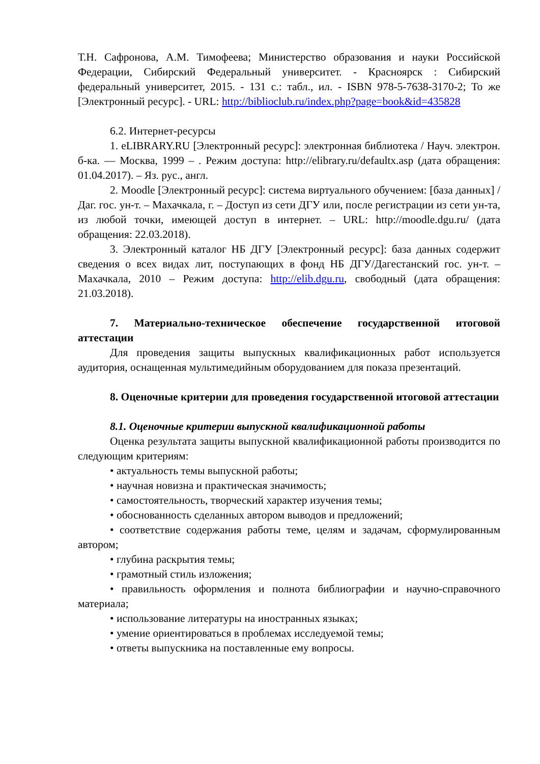Т.Н. Сафронова, А.М. Тимофеева; Министерство образования и науки Российской Федерации, Сибирский Федеральный университет. - Красноярск : Сибирский федеральный университет, 2015. - 131 с.: табл., ил. - ISBN 978-5-7638-3170-2; То же [Электронный ресурс]. - URL: http://biblioclub.ru/index.php?page=book&id=435828
6.2. Интернет-ресурсы
1. eLIBRARY.RU [Электронный ресурс]: электронная библиотека / Науч. электрон. б-ка. — Москва, 1999 – . Режим доступа: http://elibrary.ru/defaultx.asp (дата обращения: 01.04.2017). – Яз. рус., англ.
2. Moodle [Электронный ресурс]: система виртуального обучением: [база данных] / Даг. гос. ун-т. – Махачкала, г. – Доступ из сети ДГУ или, после регистрации из сети ун-та, из любой точки, имеющей доступ в интернет. – URL: http://moodle.dgu.ru/ (дата обращения: 22.03.2018).
3. Электронный каталог НБ ДГУ [Электронный ресурс]: база данных содержит сведения о всех видах лит, поступающих в фонд НБ ДГУ/Дагестанский гос. ун-т. – Махачкала, 2010 – Режим доступа: http://elib.dgu.ru, свободный (дата обращения: 21.03.2018).
7. Материально-техническое обеспечение государственной итоговой аттестации
Для проведения защиты выпускных квалификационных работ используется аудитория, оснащенная мультимедийным оборудованием для показа презентаций.
8. Оценочные критерии для проведения государственной итоговой аттестации
8.1. Оценочные критерии выпускной квалификационной работы
Оценка результата защиты выпускной квалификационной работы производится по следующим критериям:
• актуальность темы выпускной работы;
• научная новизна и практическая значимость;
• самостоятельность, творческий характер изучения темы;
• обоснованность сделанных автором выводов и предложений;
• соответствие содержания работы теме, целям и задачам, сформулированным автором;
• глубина раскрытия темы;
• грамотный стиль изложения;
• правильность оформления и полнота библиографии и научно-справочного материала;
• использование литературы на иностранных языках;
• умение ориентироваться в проблемах исследуемой темы;
• ответы выпускника на поставленные ему вопросы.